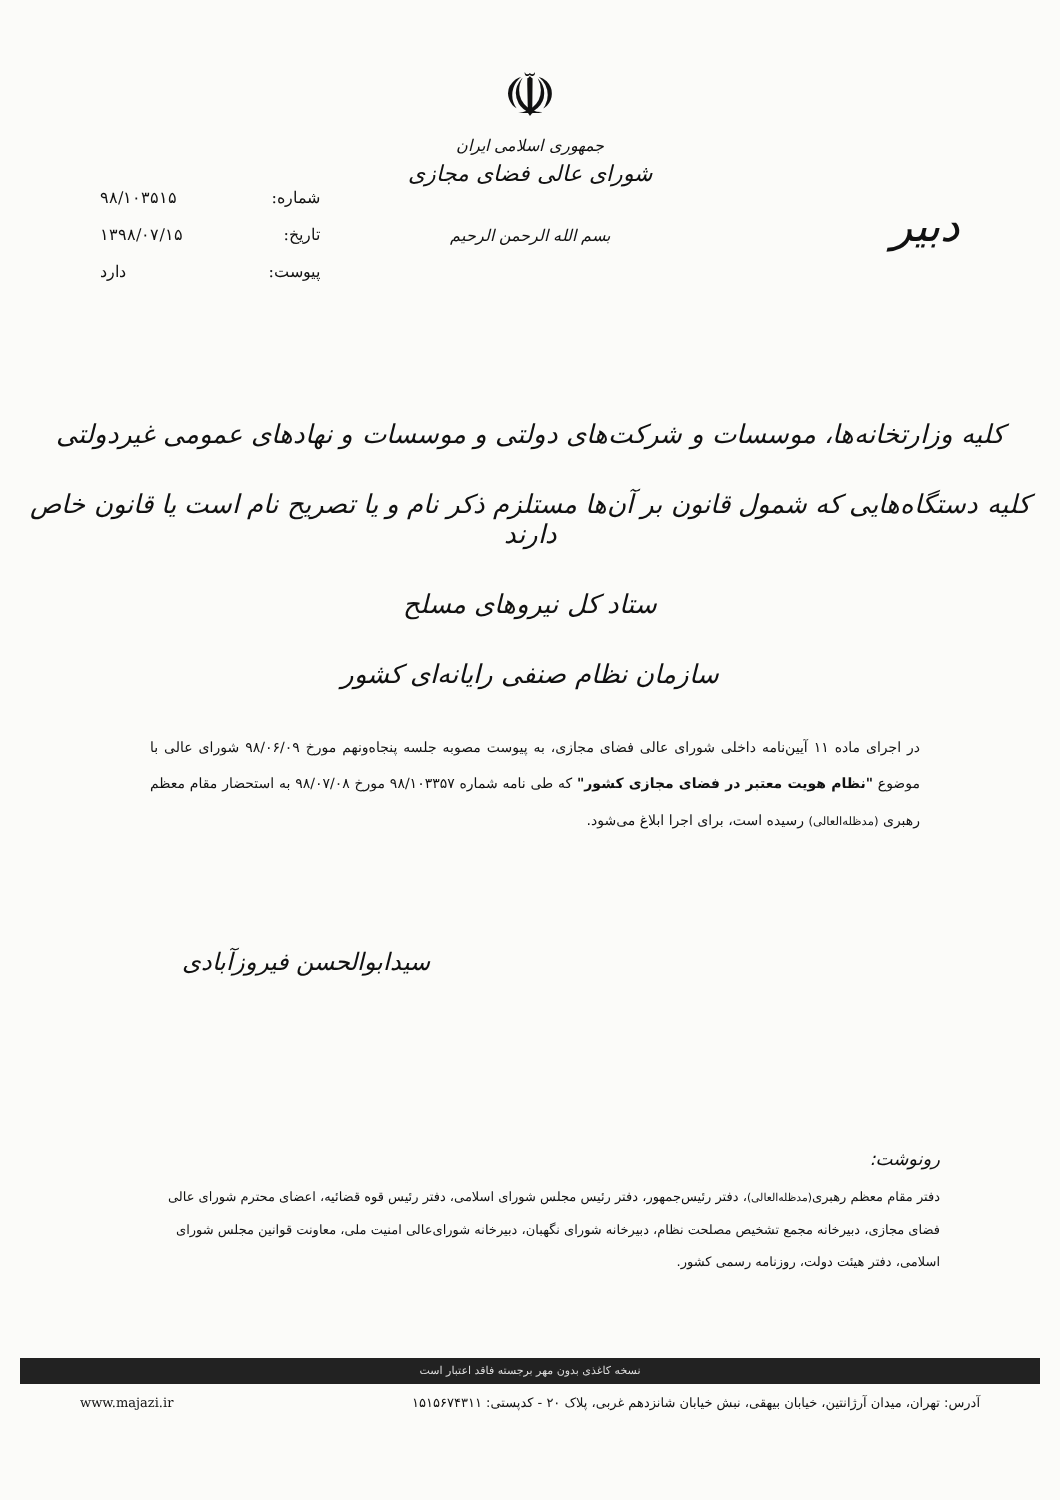دبیر
☫
جمهوری اسلامی ایران
شورای عالی فضای مجازی
بسم الله الرحمن الرحیم
شماره: ۹۸/۱۰۳۵۱۵
تاریخ: ۱۳۹۸/۰۷/۱۵
پیوست: دارد
کلیه وزارتخانه‌ها، موسسات و شرکت‌های دولتی و موسسات و نهادهای عمومی غیردولتی
کلیه دستگاه‌هایی که شمول قانون بر آن‌ها مستلزم ذکر نام و یا تصریح نام است یا قانون خاص دارند
ستاد کل نیروهای مسلح
سازمان نظام صنفی رایانه‌ای کشور
در اجرای ماده ۱۱ آیین‌نامه داخلی شورای عالی فضای مجازی، به پیوست مصوبه جلسه پنجاه‌ونهم مورخ ۹۸/۰۶/۰۹ شورای عالی با موضوع "نظام هویت معتبر در فضای مجازی کشور" که طی نامه شماره ۹۸/۱۰۳۳۵۷ مورخ ۹۸/۰۷/۰۸ به استحضار مقام معظم رهبری (مدظله‌العالی) رسیده است، برای اجرا ابلاغ می‌شود.
سیدابوالحسن فیروزآبادی
رونوشت:
دفتر مقام معظم رهبری(مدظله‌العالی)، دفتر رئیس‌جمهور، دفتر رئیس مجلس شورای اسلامی، دفتر رئیس قوه قضائیه، اعضای محترم شورای عالی فضای مجازی، دبیرخانه مجمع تشخیص مصلحت نظام، دبیرخانه شورای نگهبان، دبیرخانه شورای‌عالی امنیت ملی، معاونت قوانین مجلس شورای اسلامی، دفتر هیئت دولت، روزنامه رسمی کشور.
نسخه کاغذی بدون مهر برجسته فاقد اعتبار است
آدرس: تهران، میدان آرژانتین، خیابان بیهقی، نبش خیابان شانزدهم غربی، پلاک ۲۰ - کدپستی: ۱۵۱۵۶۷۴۳۱۱ www.majazi.ir